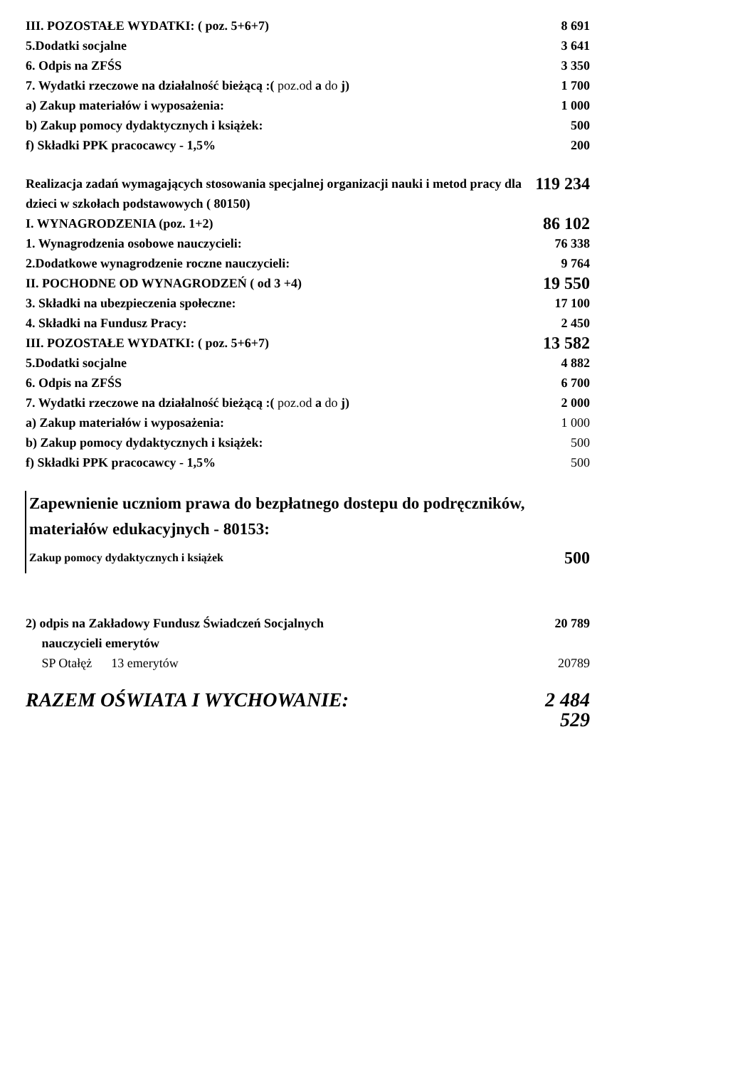| III. POZOSTAŁE WYDATKI: ( poz. 5+6+7) | 8 691 |
| 5.Dodatki socjalne | 3 641 |
| 6. Odpis na ZFŚS | 3 350 |
| 7. Wydatki rzeczowe na działalność bieżącą :( poz.od a do j) | 1 700 |
| a) Zakup materiałów i wyposażenia: | 1 000 |
| b) Zakup pomocy dydaktycznych i książek: | 500 |
| f) Składki PPK pracocawcy - 1,5% | 200 |
| Realizacja zadań wymagających stosowania specjalnej organizacji nauki i metod pracy dla dzieci w szkołach podstawowych ( 80150) | 119 234 |
| I. WYNAGRODZENIA (poz. 1+2) | 86 102 |
| 1. Wynagrodzenia osobowe nauczycieli: | 76 338 |
| 2.Dodatkowe wynagrodzenie roczne nauczycieli: | 9 764 |
| II. POCHODNE OD WYNAGRODZEŃ ( od 3 +4) | 19 550 |
| 3. Składki na ubezpieczenia społeczne: | 17 100 |
| 4. Składki na Fundusz Pracy: | 2 450 |
| III. POZOSTAŁE WYDATKI: ( poz. 5+6+7) | 13 582 |
| 5.Dodatki socjalne | 4 882 |
| 6. Odpis na ZFŚS | 6 700 |
| 7. Wydatki rzeczowe na działalność bieżącą :( poz.od a do j) | 2 000 |
| a) Zakup materiałów i wyposażenia: | 1 000 |
| b) Zakup pomocy dydaktycznych i książek: | 500 |
| f) Składki PPK pracocawcy - 1,5% | 500 |
| Zapewnienie uczniom prawa do bezpłatnego dostepu do podręczników, materiałów edukacyjnych - 80153: | |
| Zakup pomocy dydaktycznych i książek | 500 |
| 2) odpis na Zakładowy Fundusz Świadczeń Socjalnych nauczycieli emerytów | 20 789 |
| SP Otałęż 13 emerytów | 20789 |
| RAZEM OŚWIATA I WYCHOWANIE: | 2 484 529 |